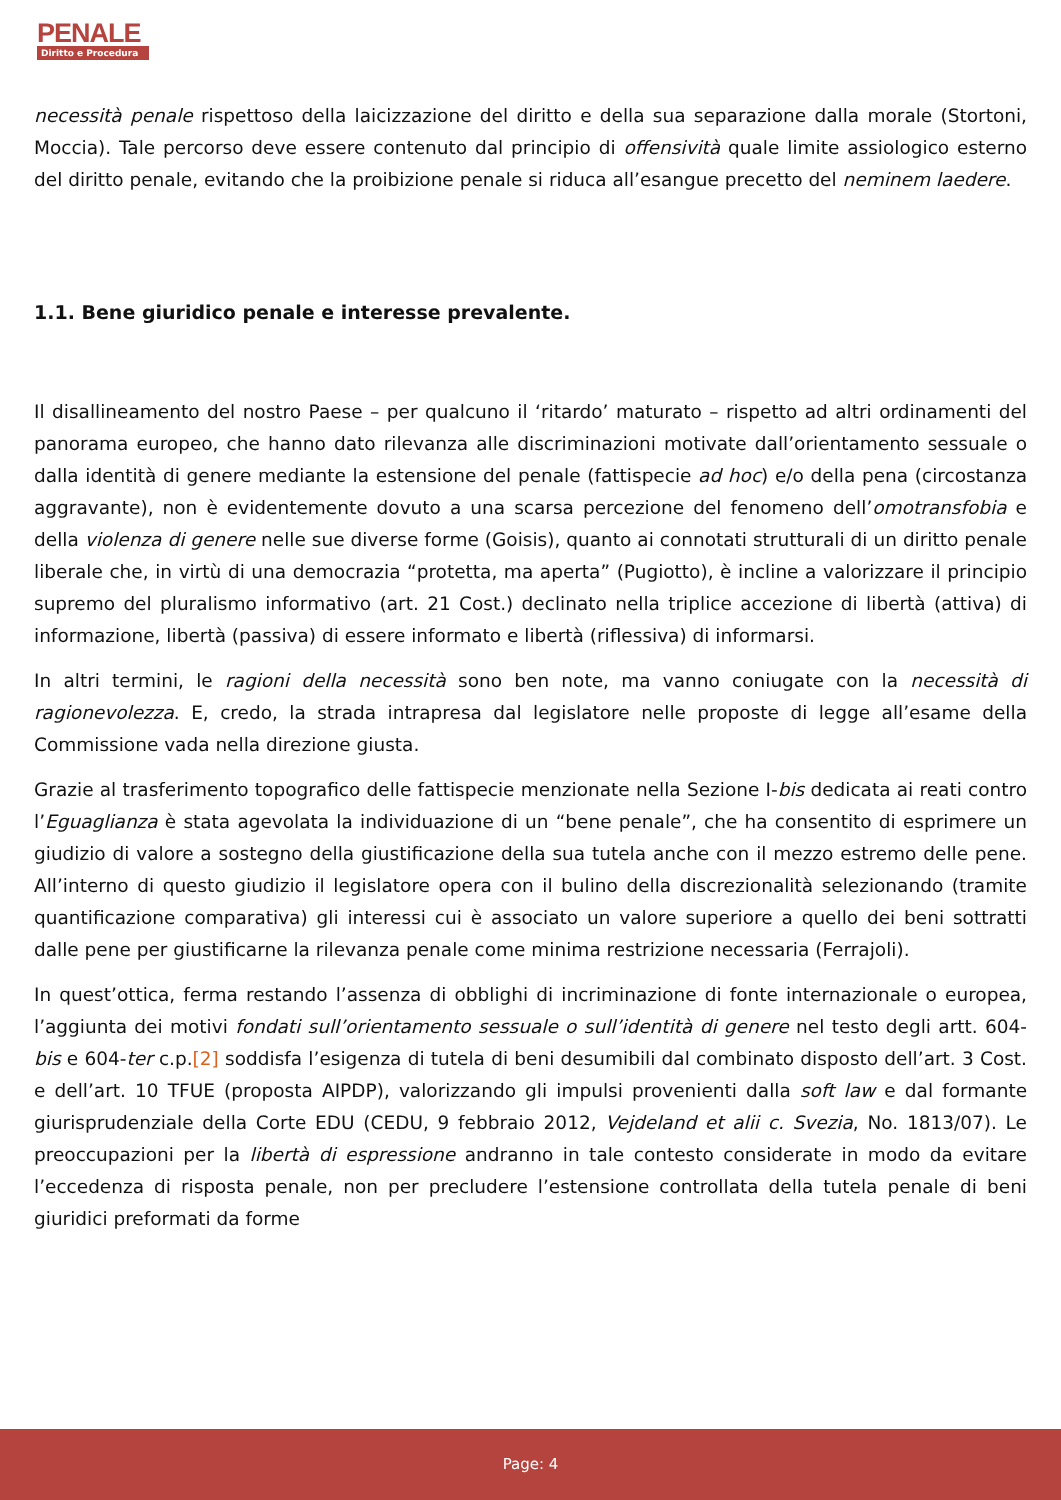PENALE
Diritto e Procedura
necessità penale rispettoso della laicizzazione del diritto e della sua separazione dalla morale (Stortoni, Moccia). Tale percorso deve essere contenuto dal principio di offensività quale limite assiologico esterno del diritto penale, evitando che la proibizione penale si riduca all’esangue precetto del neminem laedere.
1.1. Bene giuridico penale e interesse prevalente.
Il disallineamento del nostro Paese – per qualcuno il ‘ritardo’ maturato – rispetto ad altri ordinamenti del panorama europeo, che hanno dato rilevanza alle discriminazioni motivate dall’orientamento sessuale o dalla identità di genere mediante la estensione del penale (fattispecie ad hoc) e/o della pena (circostanza aggravante), non è evidentemente dovuto a una scarsa percezione del fenomeno dell’omotransfobia e della violenza di genere nelle sue diverse forme (Goisis), quanto ai connotati strutturali di un diritto penale liberale che, in virtù di una democrazia “protetta, ma aperta” (Pugiotto), è incline a valorizzare il principio supremo del pluralismo informativo (art. 21 Cost.) declinato nella triplice accezione di libertà (attiva) di informazione, libertà (passiva) di essere informato e libertà (riflessiva) di informarsi.
In altri termini, le ragioni della necessità sono ben note, ma vanno coniugate con la necessità di ragionevolezza. E, credo, la strada intrapresa dal legislatore nelle proposte di legge all’esame della Commissione vada nella direzione giusta.
Grazie al trasferimento topografico delle fattispecie menzionate nella Sezione I-bis dedicata ai reati contro l’Eguaglianza è stata agevolata la individuazione di un “bene penale”, che ha consentito di esprimere un giudizio di valore a sostegno della giustificazione della sua tutela anche con il mezzo estremo delle pene. All’interno di questo giudizio il legislatore opera con il bulino della discrezionalità selezionando (tramite quantificazione comparativa) gli interessi cui è associato un valore superiore a quello dei beni sottratti dalle pene per giustificarne la rilevanza penale come minima restrizione necessaria (Ferrajoli).
In quest’ottica, ferma restando l’assenza di obblighi di incriminazione di fonte internazionale o europea, l’aggiunta dei motivi fondati sull’orientamento sessuale o sull’identità di genere nel testo degli artt. 604-bis e 604-ter c.p.[2] soddisfa l’esigenza di tutela di beni desumibili dal combinato disposto dell’art. 3 Cost. e dell’art. 10 TFUE (proposta AIPDP), valorizzando gli impulsi provenienti dalla soft law e dal formante giurisprudenziale della Corte EDU (CEDU, 9 febbraio 2012, Vejdeland et alii c. Svezia, No. 1813/07). Le preoccupazioni per la libertà di espressione andranno in tale contesto considerate in modo da evitare l’eccedenza di risposta penale, non per precludere l’estensione controllata della tutela penale di beni giuridici preformati da forme
Page: 4